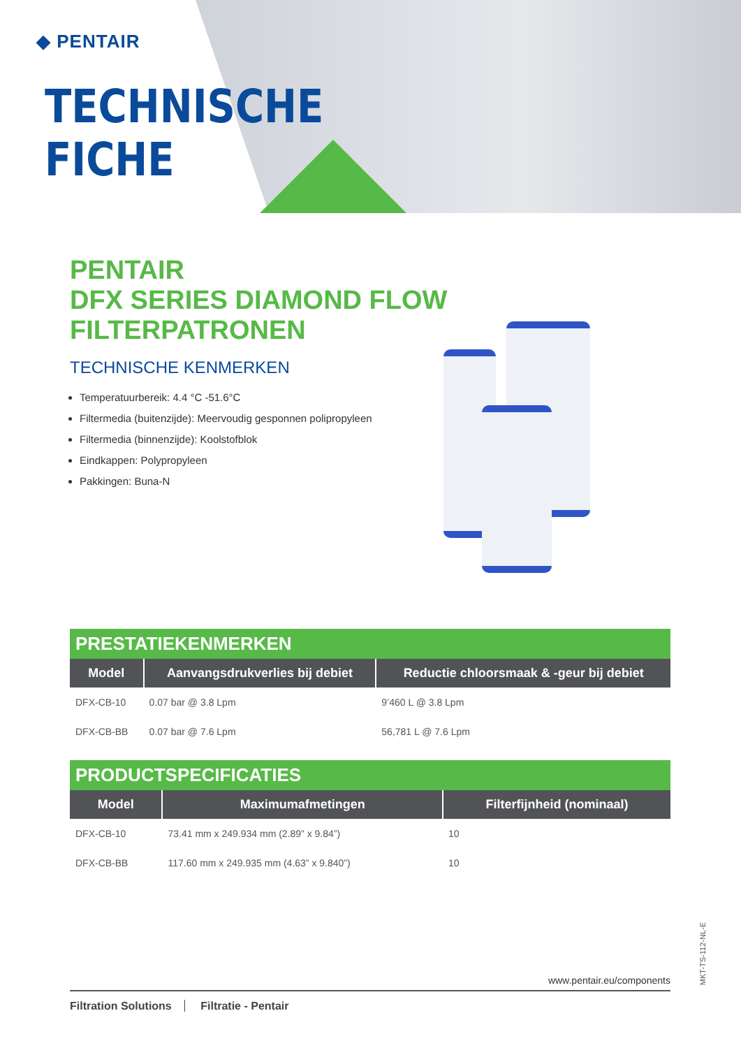◆ PENTAIR
TECHNISCHE
FICHE
PENTAIR
DFX SERIES DIAMOND FLOW
FILTERPATRONEN
TECHNISCHE KENMERKEN
Temperatuurbereik: 4.4 °C -51.6°C
Filtermedia (buitenzijde): Meervoudig gesponnen polipropyleen
Filtermedia (binnenzijde): Koolstofblok
Eindkappen: Polypropyleen
Pakkingen: Buna-N
| PRESTATIEKENMERKEN | | |
| --- | --- | --- |
| Model | Aanvangsdrukverlies bij debiet | Reductie chloorsmaak & -geur bij debiet |
| DFX-CB-10 | 0.07 bar @ 3.8 Lpm | 9’460 L @ 3.8 Lpm |
| DFX-CB-BB | 0.07 bar @ 7.6 Lpm | 56,781 L @ 7.6 Lpm |
| PRODUCTSPECIFICATIES | | |
| --- | --- | --- |
| Model | Maximumafmetingen | Filterfijnheid (nominaal) |
| DFX-CB-10 | 73.41 mm x 249.934 mm (2.89” x 9.84”) | 10 |
| DFX-CB-BB | 117.60 mm x 249.935 mm (4.63” x 9.840”) | 10 |
www.pentair.eu/components
Filtration Solutions Filtratie - Pentair
MKT-TS-112-NL-E